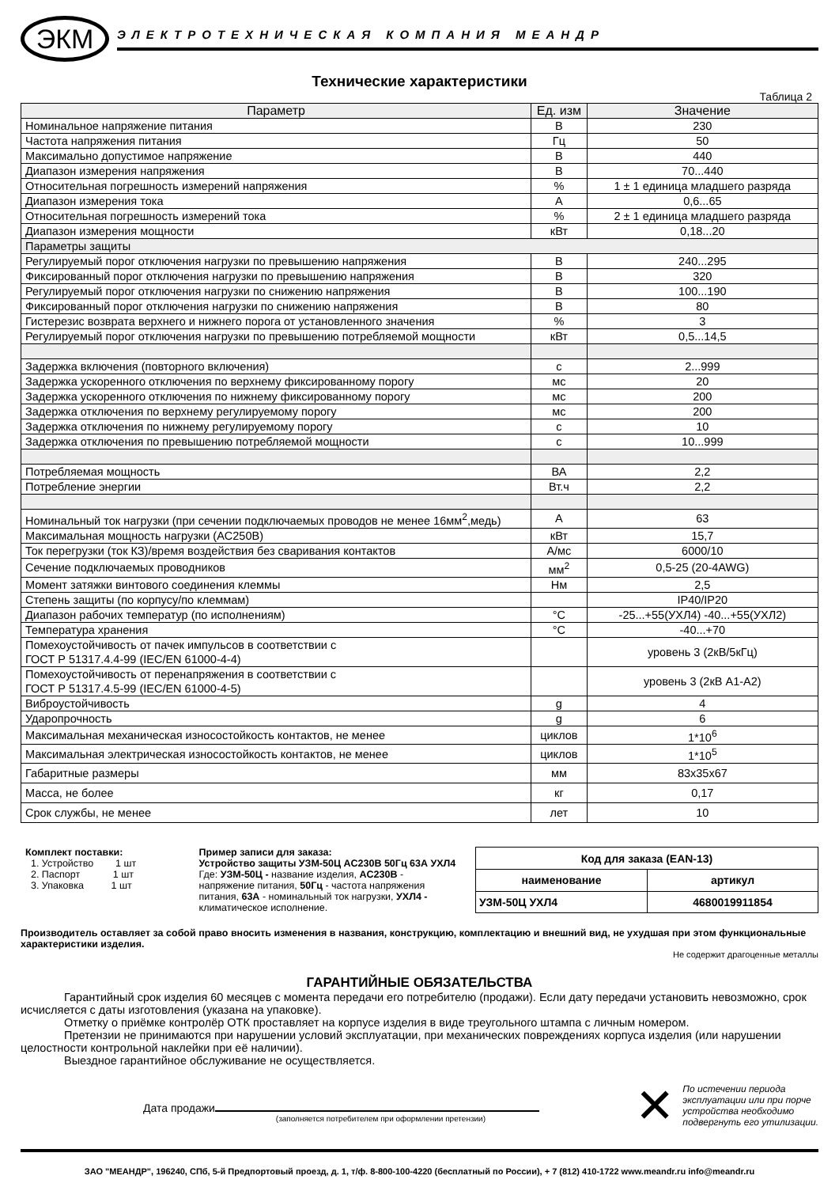ЭКМ
ЭЛЕКТРОТЕХНИЧЕСКАЯ КОМПАНИЯ МЕАНДР
Технические характеристики
Таблица 2
| Параметр | Ед. изм | Значение |
| --- | --- | --- |
| Номинальное напряжение питания | В | 230 |
| Частота напряжения питания | Гц | 50 |
| Максимально допустимое напряжение | В | 440 |
| Диапазон измерения напряжения | В | 70...440 |
| Относительная погрешность измерений напряжения | % | 1 ± 1 единица младшего разряда |
| Диапазон измерения тока | А | 0,6...65 |
| Относительная погрешность измерений тока | % | 2 ± 1 единица младшего разряда |
| Диапазон измерения мощности | кВт | 0,18...20 |
| Параметры защиты | | |
| Регулируемый порог отключения нагрузки по превышению напряжения | В | 240...295 |
| Фиксированный порог отключения нагрузки по превышению напряжения | В | 320 |
| Регулируемый порог отключения нагрузки по снижению напряжения | В | 100...190 |
| Фиксированный порог отключения нагрузки по снижению напряжения | В | 80 |
| Гистерезис возврата верхнего и нижнего порога от установленного значения | % | 3 |
| Регулируемый порог отключения нагрузки по превышению потребляемой мощности | кВт | 0,5...14,5 |
| Задержка включения (повторного включения) | с | 2...999 |
| Задержка ускоренного отключения по верхнему фиксированному порогу | мс | 20 |
| Задержка ускоренного отключения по нижнему фиксированному порогу | мс | 200 |
| Задержка отключения по верхнему регулируемому порогу | мс | 200 |
| Задержка отключения по нижнему регулируемому порогу | с | 10 |
| Задержка отключения по превышению потребляемой мощности | с | 10...999 |
| Потребляемая мощность | ВА | 2,2 |
| Потребление энергии | Вт.ч | 2,2 |
| Номинальный ток нагрузки (при сечении подключаемых проводов не менее 16мм<sup>2</sup>,медь) | А | 63 |
| Максимальная мощность нагрузки (AC250В) | кВт | 15,7 |
| Ток перегрузки (ток КЗ)/время воздействия без сваривания контактов | А/мс | 6000/10 |
| Сечение подключаемых проводников | мм<sup>2</sup> | 0,5-25 (20-4AWG) |
| Момент затяжки винтового соединения клеммы | Нм | 2,5 |
| Степень защиты (по корпусу/по клеммам) | | IP40/IP20 |
| Диапазон рабочих температур (по исполнениям) | °С | -25...+55(УХЛ4) -40...+55(УХЛ2) |
| Температура хранения | °С | -40...+70 |
| Помехоустойчивость от пачек импульсов в соответствии с ГОСТ Р 51317.4.4-99 (IEC/EN 61000-4-4) | | уровень 3 (2кВ/5кГц) |
| Помехоустойчивость от перенапряжения в соответствии с ГОСТ Р 51317.4.5-99 (IEC/EN 61000-4-5) | | уровень 3 (2кВ А1-А2) |
| Виброустойчивость | g | 4 |
| Ударопрочность | g | 6 |
| Максимальная механическая износостойкость контактов, не менее | циклов | 1*10<sup>6</sup> |
| Максимальная электрическая износостойкость контактов, не менее | циклов | 1*10<sup>5</sup> |
| Габаритные размеры | мм | 83x35x67 |
| Масса, не более | кг | 0,17 |
| Срок службы, не менее | лет | 10 |
Комплект поставки:
1. Устройство 1 шт
2. Паспорт 1 шт
3. Упаковка 1 шт
Пример записи для заказа:
Устройство защиты УЗМ-50Ц AC230В 50Гц 63А УХЛ4
Где: УЗМ-50Ц - название изделия, AC230В - напряжение питания, 50Гц - частота напряжения питания, 63А - номинальный ток нагрузки, УХЛ4 - климатическое исполнение.
| Код для заказа (EAN-13) | |
| наименование | артикул |
| УЗМ-50Ц УХЛ4 | 4680019911854 |
Производитель оставляет за собой право вносить изменения в названия, конструкцию, комплектацию и внешний вид, не ухудшая при этом функциональные характеристики изделия.
Не содержит драгоценные металлы
ГАРАНТИЙНЫЕ ОБЯЗАТЕЛЬСТВА
Гарантийный срок изделия 60 месяцев с момента передачи его потребителю (продажи). Если дату передачи установить невозможно, срок исчисляется с даты изготовления (указана на упаковке).
Отметку о приёмке контролёр ОТК проставляет на корпусе изделия в виде треугольного штампа с личным номером.
Претензии не принимаются при нарушении условий эксплуатации, при механических повреждениях корпуса изделия (или нарушении целостности контрольной наклейки при её наличии).
Выездное гарантийное обслуживание не осуществляется.
Дата продажи
(заполняется потребителем при оформлении претензии)
✕
По истечении периода
эксплуатации или при порче
устройства необходимо
подвергнуть его утилизации.
ЗАО "МЕАНДР", 196240, СПб, 5-й Предпортовый проезд, д. 1, т/ф. 8-800-100-4220 (бесплатный по России), + 7 (812) 410-1722 www.meandr.ru info@meandr.ru